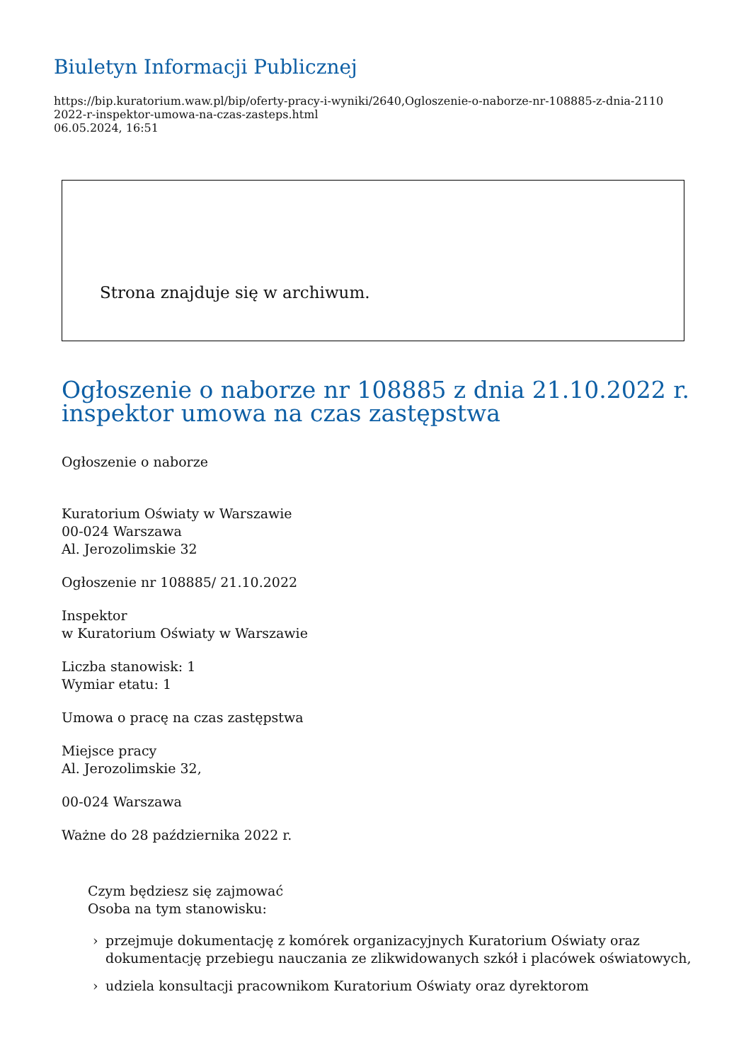Biuletyn Informacji Publicznej
https://bip.kuratorium.waw.pl/bip/oferty-pracy-i-wyniki/2640,Ogloszenie-o-naborze-nr-108885-z-dnia-2110
2022-r-inspektor-umowa-na-czas-zasteps.html
06.05.2024, 16:51
Strona znajduje się w archiwum.
Ogłoszenie o naborze nr 108885 z dnia 21.10.2022 r. inspektor umowa na czas zastępstwa
Ogłoszenie o naborze
Kuratorium Oświaty w Warszawie
00-024 Warszawa
Al. Jerozolimskie 32
Ogłoszenie nr 108885/ 21.10.2022
Inspektor
w Kuratorium Oświaty w Warszawie
Liczba stanowisk: 1
Wymiar etatu: 1
Umowa o pracę na czas zastępstwa
Miejsce pracy
Al. Jerozolimskie 32,
00-024 Warszawa
Ważne do 28 października 2022 r.
Czym będziesz się zajmować
Osoba na tym stanowisku:
› przejmuje dokumentację z komórek organizacyjnych Kuratorium Oświaty oraz dokumentację przebiegu nauczania ze zlikwidowanych szkół i placówek oświatowych,
› udziela konsultacji pracownikom Kuratorium Oświaty oraz dyrektorom